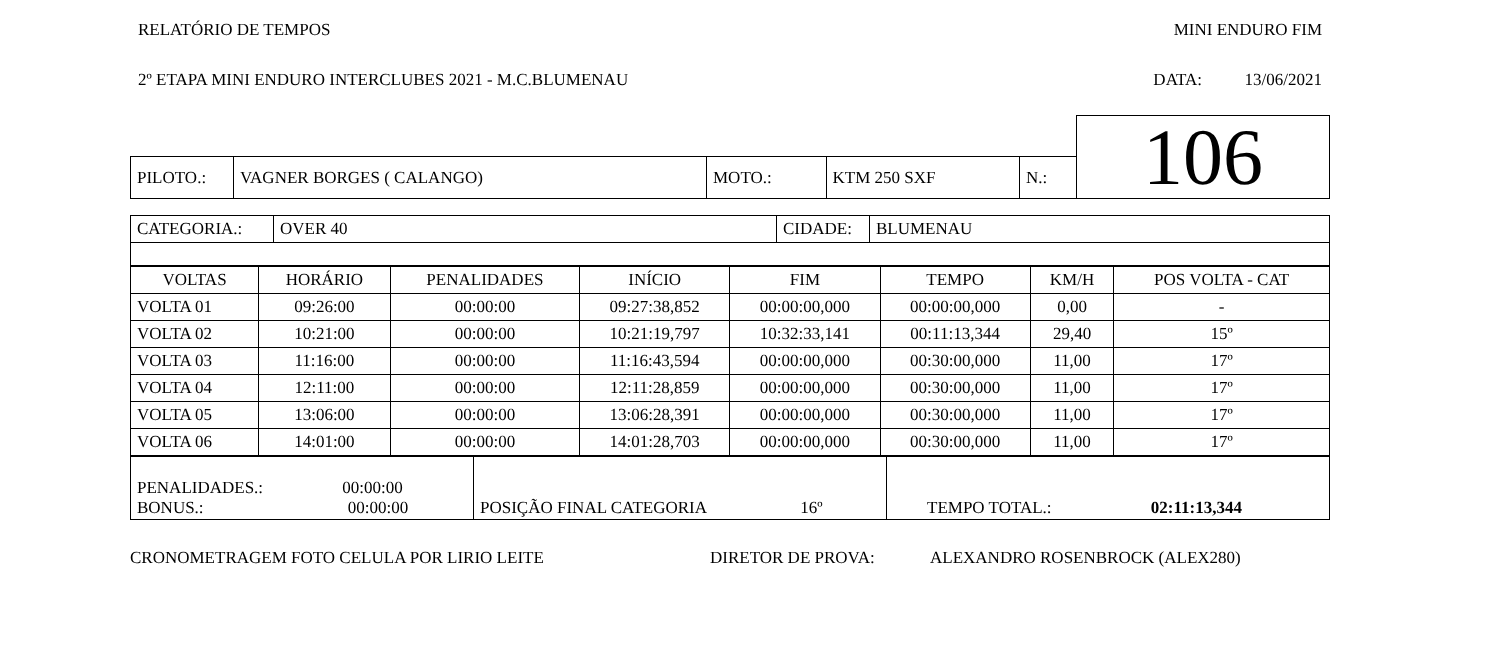RELATÓRIO DE TEMPOS MINI ENDURO FIM
2º ETAPA MINI ENDURO INTERCLUBES 2021 - M.C.BLUMENAU DATA: 13/06/2021
| | | | | | | 106 |
| PILOTO.: | VAGNER BORGES ( CALANGO) | MOTO.: | KTM 250 SXF | N.: | | |
| CATEGORIA.: | OVER 40 | CIDADE: | BLUMENAU |
| VOLTAS | HORÁRIO | PENALIDADES | INÍCIO | FIM | TEMPO | KM/H | POS VOLTA - CAT |
| --- | --- | --- | --- | --- | --- | --- | --- |
| VOLTA 01 | 09:26:00 | 00:00:00 | 09:27:38,852 | 00:00:00,000 | 00:00:00,000 | 0,00 | - |
| VOLTA 02 | 10:21:00 | 00:00:00 | 10:21:19,797 | 10:32:33,141 | 00:11:13,344 | 29,40 | 15º |
| VOLTA 03 | 11:16:00 | 00:00:00 | 11:16:43,594 | 00:00:00,000 | 00:30:00,000 | 11,00 | 17º |
| VOLTA 04 | 12:11:00 | 00:00:00 | 12:11:28,859 | 00:00:00,000 | 00:30:00,000 | 11,00 | 17º |
| VOLTA 05 | 13:06:00 | 00:00:00 | 13:06:28,391 | 00:00:00,000 | 00:30:00,000 | 11,00 | 17º |
| VOLTA 06 | 14:01:00 | 00:00:00 | 14:01:28,703 | 00:00:00,000 | 00:30:00,000 | 11,00 | 17º |
| PENALIDADES.: 00:00:00 BONUS.: 00:00:00 | POSIÇÃO FINAL CATEGORIA 16º | TEMPO TOTAL.: 02:11:13,344 |
CRONOMETRAGEM FOTO CELULA POR LIRIO LEITE DIRETOR DE PROVA: ALEXANDRO ROSENBROCK (ALEX280)